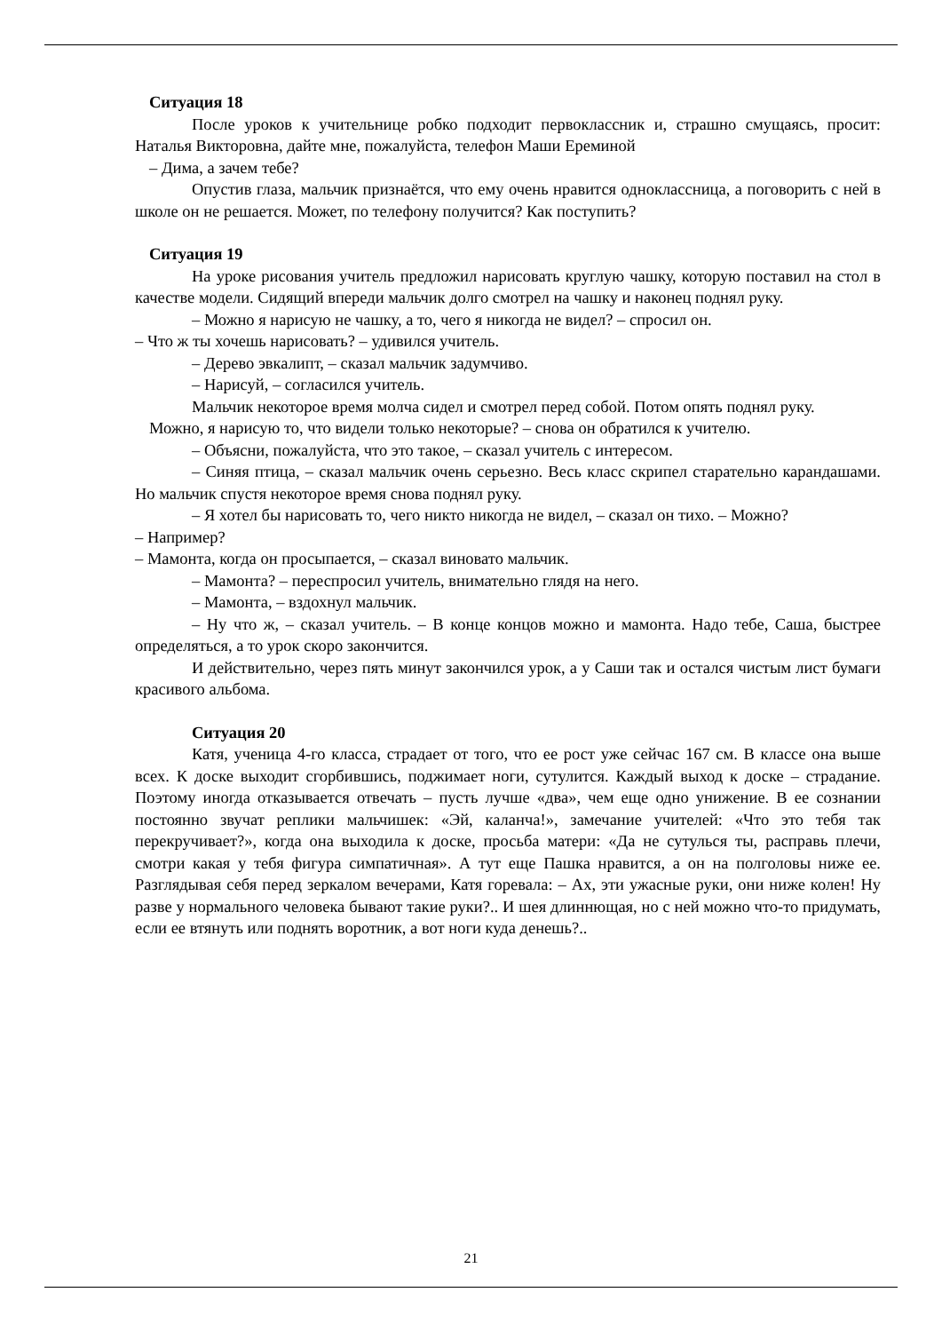Ситуация 18
После уроков к учительнице робко подходит первоклассник и, страшно смущаясь, просит: Наталья Викторовна, дайте мне, пожалуйста, телефон Маши Ереминой
– Дима, а зачем тебе?
Опустив глаза, мальчик признаётся, что ему очень нравится одноклассница, а поговорить с ней в школе он не решается. Может, по телефону получится? Как поступить?
Ситуация 19
На уроке рисования учитель предложил нарисовать круглую чашку, которую поставил на стол в качестве модели. Сидящий впереди мальчик долго смотрел на чашку и наконец поднял руку.
– Можно я нарисую не чашку, а то, чего я никогда не видел? – спросил он.
– Что ж ты хочешь нарисовать? – удивился учитель.
– Дерево эвкалипт, – сказал мальчик задумчиво.
– Нарисуй, – согласился учитель.
Мальчик некоторое время молча сидел и смотрел перед собой. Потом опять поднял руку.
Можно, я нарисую то, что видели только некоторые? – снова он обратился к учителю.
– Объясни, пожалуйста, что это такое, – сказал учитель с интересом.
– Синяя птица, – сказал мальчик очень серьезно. Весь класс скрипел старательно карандашами. Но мальчик спустя некоторое время снова поднял руку.
– Я хотел бы нарисовать то, чего никто никогда не видел, – сказал он тихо. – Можно?
– Например?
– Мамонта, когда он просыпается, – сказал виновато мальчик.
– Мамонта? – переспросил учитель, внимательно глядя на него.
– Мамонта, – вздохнул мальчик.
– Ну что ж, – сказал учитель. – В конце концов можно и мамонта. Надо тебе, Саша, быстрее определяться, а то урок скоро закончится.
И действительно, через пять минут закончился урок, а у Саши так и остался чистым лист бумаги красивого альбома.
Ситуация 20
Катя, ученица 4-го класса, страдает от того, что ее рост уже сейчас 167 см. В классе она выше всех. К доске выходит сгорбившись, поджимает ноги, сутулится. Каждый выход к доске – страдание. Поэтому иногда отказывается отвечать – пусть лучше «два», чем еще одно унижение. В ее сознании постоянно звучат реплики мальчишек: «Эй, каланча!», замечание учителей: «Что это тебя так перекручивает?», когда она выходила к доске, просьба матери: «Да не сутулься ты, расправь плечи, смотри какая у тебя фигура симпатичная». А тут еще Пашка нравится, а он на полголовы ниже ее. Разглядывая себя перед зеркалом вечерами, Катя горевала: – Ах, эти ужасные руки, они ниже колен! Ну разве у нормального человека бывают такие руки?.. И шея длиннющая, но с ней можно что-то придумать, если ее втянуть или поднять воротник, а вот ноги куда денешь?..
21